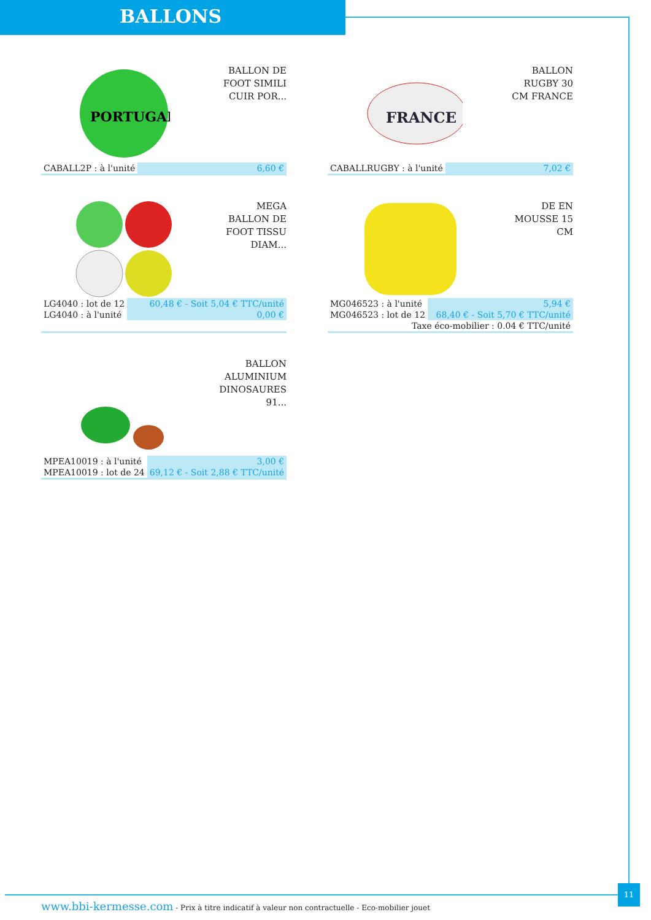BALLONS
PORTUGAL
BALLON DE
FOOT SIMILI
CUIR POR...
| CABALL2P : à l'unité | 6,60 € |
FRANCE
BALLON
RUGBY 30
CM FRANCE
| CABALLRUGBY : à l'unité | 7,02 € |
MEGA
BALLON DE
FOOT TISSU
DIAM...
| LG4040 : lot de 12 | 60,48 € - Soit 5,04 € TTC/unité |
| LG4040 : à l'unité | 0,00 € |
DE EN
MOUSSE 15
CM
| MG046523 : à l'unité | 5,94 € |
| MG046523 : lot de 12 | 68,40 € - Soit 5,70 € TTC/unité |
| Taxe éco-mobilier : 0.04 € TTC/unité | |
BALLON
ALUMINIUM
DINOSAURES
91...
| MPEA10019 : à l'unité | 3,00 € |
| MPEA10019 : lot de 24 | 69,12 € - Soit 2,88 € TTC/unité |
11
www.bbi-kermesse.com - Prix à titre indicatif à valeur non contractuelle - Eco-mobilier jouet